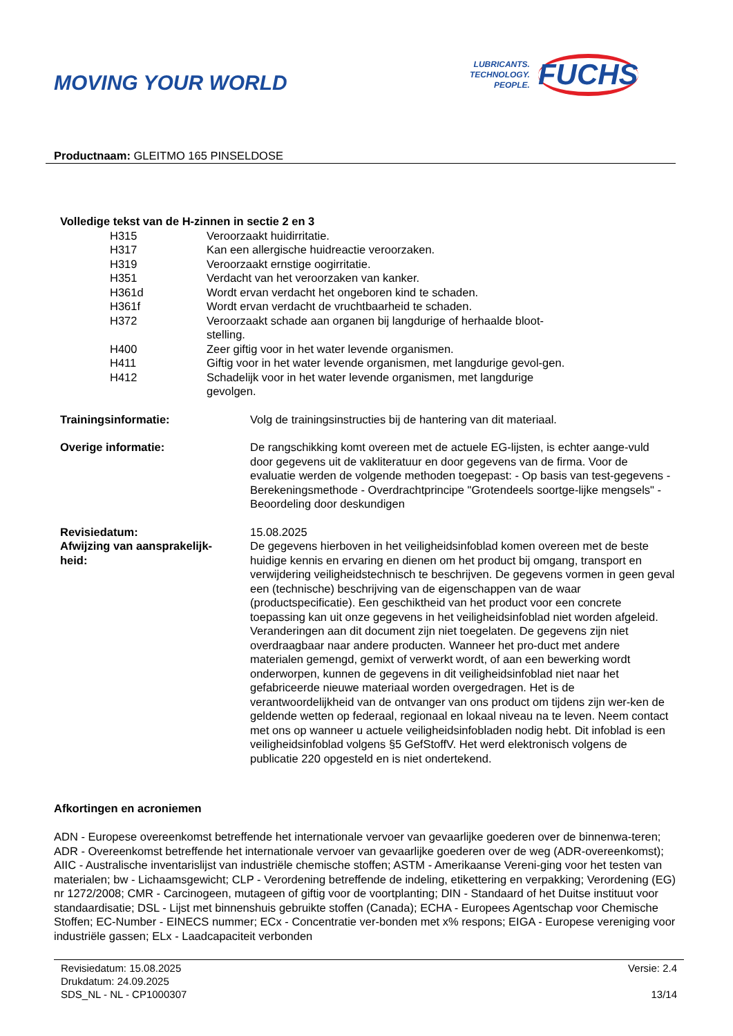MOVING YOUR WORLD
LUBRICANTS.
TECHNOLOGY.
PEOPLE.
FUCHS
Productnaam: GLEITMO 165 PINSELDOSE
Volledige tekst van de H-zinnen in sectie 2 en 3
H315 Veroorzaakt huidirritatie.
H317 Kan een allergische huidreactie veroorzaken.
H319 Veroorzaakt ernstige oogirritatie.
H351 Verdacht van het veroorzaken van kanker.
H361d Wordt ervan verdacht het ongeboren kind te schaden.
H361f Wordt ervan verdacht de vruchtbaarheid te schaden.
H372 Veroorzaakt schade aan organen bij langdurige of herhaalde bloot-stelling.
H400 Zeer giftig voor in het water levende organismen.
H411 Giftig voor in het water levende organismen, met langdurige gevol-gen.
H412 Schadelijk voor in het water levende organismen, met langdurige gevolgen.
Trainingsinformatie: Volg de trainingsinstructies bij de hantering van dit materiaal.
Overige informatie: De rangschikking komt overeen met de actuele EG-lijsten, is echter aange-vuld door gegevens uit de vakliteratuur en door gegevens van de firma. Voor de evaluatie werden de volgende methoden toegepast: - Op basis van test-gegevens - Berekeningsmethode - Overdrachtprincipe "Grotendeels soortge-lijke mengsels" - Beoordeling door deskundigen
Revisiedatum: 15.08.2025
Afwijzing van aansprakelijk-
heid:
De gegevens hierboven in het veiligheidsinfoblad komen overeen met de beste huidige kennis en ervaring en dienen om het product bij omgang, transport en verwijdering veiligheidstechnisch te beschrijven. De gegevens vormen in geen geval een (technische) beschrijving van de eigenschappen van de waar (productspecificatie). Een geschiktheid van het product voor een concrete toepassing kan uit onze gegevens in het veiligheidsinfoblad niet worden afgeleid. Veranderingen aan dit document zijn niet toegelaten. De gegevens zijn niet overdraagbaar naar andere producten. Wanneer het pro-duct met andere materialen gemengd, gemixt of verwerkt wordt, of aan een bewerking wordt onderworpen, kunnen de gegevens in dit veiligheidsinfoblad niet naar het gefabriceerde nieuwe materiaal worden overgedragen. Het is de verantwoordelijkheid van de ontvanger van ons product om tijdens zijn wer-ken de geldende wetten op federaal, regionaal en lokaal niveau na te leven. Neem contact met ons op wanneer u actuele veiligheidsinfobladen nodig hebt. Dit infoblad is een veiligheidsinfoblad volgens §5 GefStoffV. Het werd elektronisch volgens de publicatie 220 opgesteld en is niet ondertekend.
Afkortingen en acroniemen
ADN - Europese overeenkomst betreffende het internationale vervoer van gevaarlijke goederen over de binnenwa-teren; ADR - Overeenkomst betreffende het internationale vervoer van gevaarlijke goederen over de weg (ADR-overeenkomst); AIIC - Australische inventarislijst van industriële chemische stoffen; ASTM - Amerikaanse Vereni-ging voor het testen van materialen; bw - Lichaamsgewicht; CLP - Verordening betreffende de indeling, etikettering en verpakking; Verordening (EG) nr 1272/2008; CMR - Carcinogeen, mutageen of giftig voor de voortplanting; DIN - Standaard of het Duitse instituut voor standaardisatie; DSL - Lijst met binnenshuis gebruikte stoffen (Canada); ECHA - Europees Agentschap voor Chemische Stoffen; EC-Number - EINECS nummer; ECx - Concentratie ver-bonden met x% respons; EIGA - Europese vereniging voor industriële gassen; ELx - Laadcapaciteit verbonden
Revisiedatum: 15.08.2025
Drukdatum: 24.09.2025
SDS_NL - NL - CP1000307
Versie: 2.4
13/14